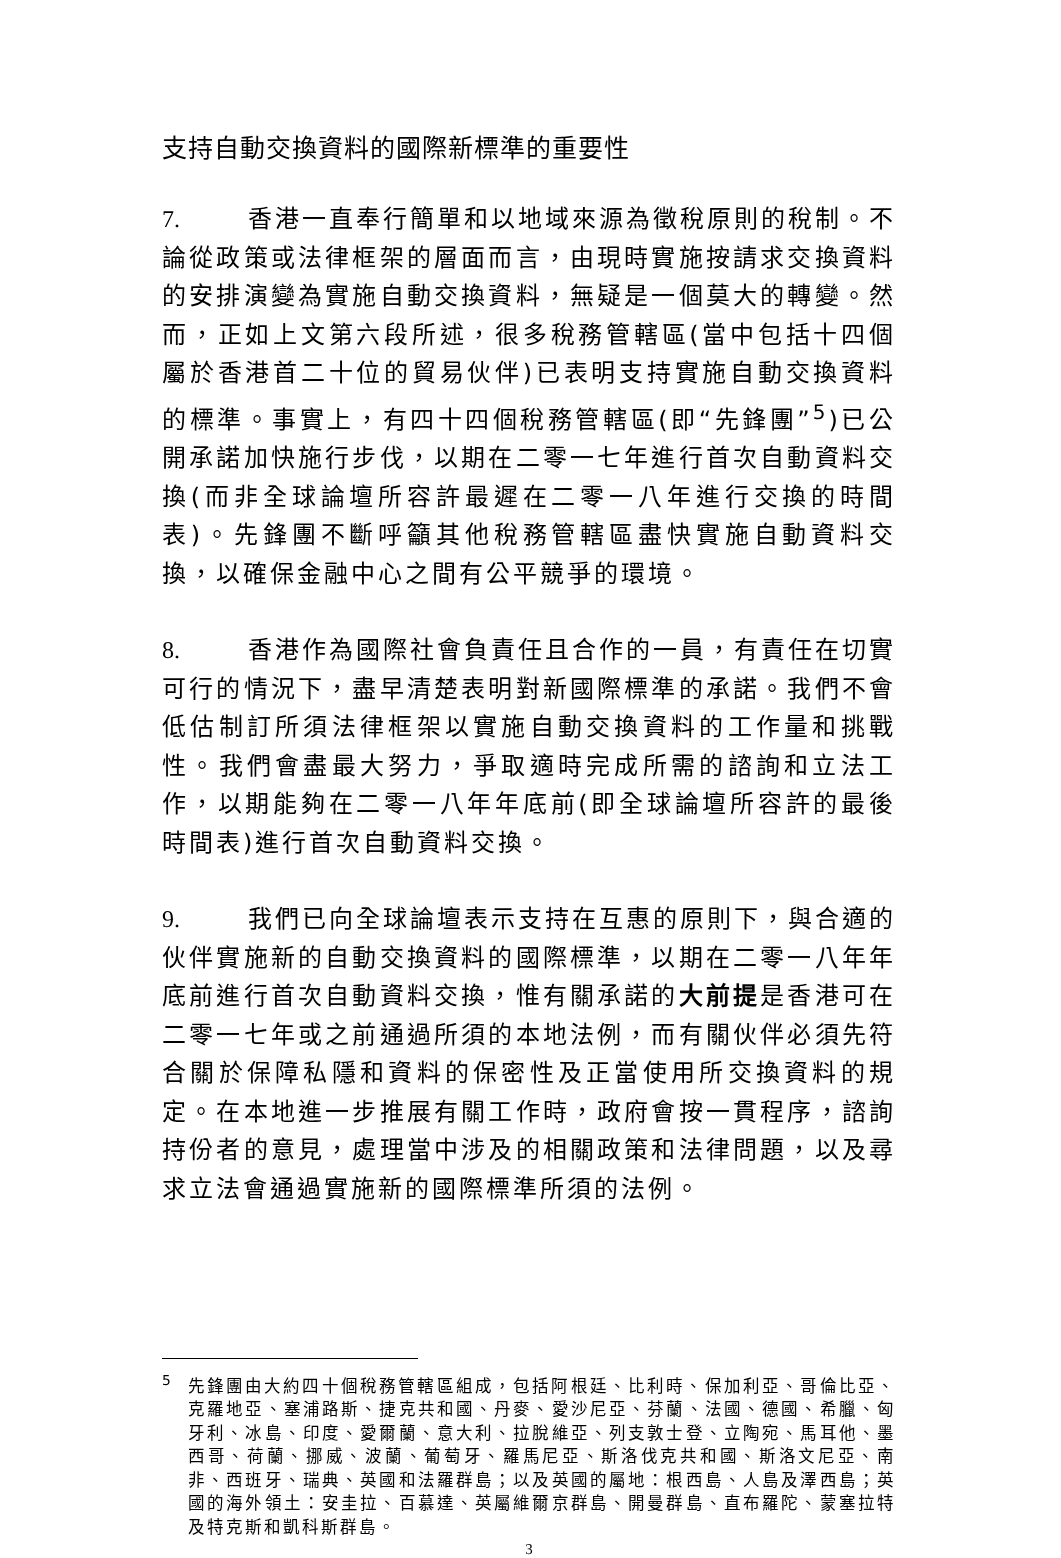支持自動交換資料的國際新標準的重要性
7. 香港一直奉行簡單和以地域來源為徵稅原則的稅制。不論從政策或法律框架的層面而言，由現時實施按請求交換資料的安排演變為實施自動交換資料，無疑是一個莫大的轉變。然而，正如上文第六段所述，很多稅務管轄區(當中包括十四個屬於香港首二十位的貿易伙伴)已表明支持實施自動交換資料的標準。事實上，有四十四個稅務管轄區(即“先鋒團”<sup>5</sup>)已公開承諾加快施行步伐，以期在二零一七年進行首次自動資料交換(而非全球論壇所容許最遲在二零一八年進行交換的時間表)。先鋒團不斷呼籲其他稅務管轄區盡快實施自動資料交換，以確保金融中心之間有公平競爭的環境。
8. 香港作為國際社會負責任且合作的一員，有責任在切實可行的情況下，盡早清楚表明對新國際標準的承諾。我們不會低估制訂所須法律框架以實施自動交換資料的工作量和挑戰性。我們會盡最大努力，爭取適時完成所需的諮詢和立法工作，以期能夠在二零一八年年底前(即全球論壇所容許的最後時間表)進行首次自動資料交換。
9. 我們已向全球論壇表示支持在互惠的原則下，與合適的伙伴實施新的自動交換資料的國際標準，以期在二零一八年年底前進行首次自動資料交換，惟有關承諾的大前提是香港可在二零一七年或之前通過所須的本地法例，而有關伙伴必須先符合關於保障私隱和資料的保密性及正當使用所交換資料的規定。在本地進一步推展有關工作時，政府會按一貫程序，諮詢持份者的意見，處理當中涉及的相關政策和法律問題，以及尋求立法會通過實施新的國際標準所須的法例。
<sup>5</sup> 先鋒團由大約四十個稅務管轄區組成，包括阿根廷、比利時、保加利亞、哥倫比亞、克羅地亞、塞浦路斯、捷克共和國、丹麥、愛沙尼亞、芬蘭、法國、德國、希臘、匈牙利、冰島、印度、愛爾蘭、意大利、拉脫維亞、列支敦士登、立陶宛、馬耳他、墨西哥、荷蘭、挪威、波蘭、葡萄牙、羅馬尼亞、斯洛伐克共和國、斯洛文尼亞、南非、西班牙、瑞典、英國和法羅群島；以及英國的屬地：根西島、人島及澤西島；英國的海外領土：安圭拉、百慕達、英屬維爾京群島、開曼群島、直布羅陀、蒙塞拉特及特克斯和凱科斯群島。
3